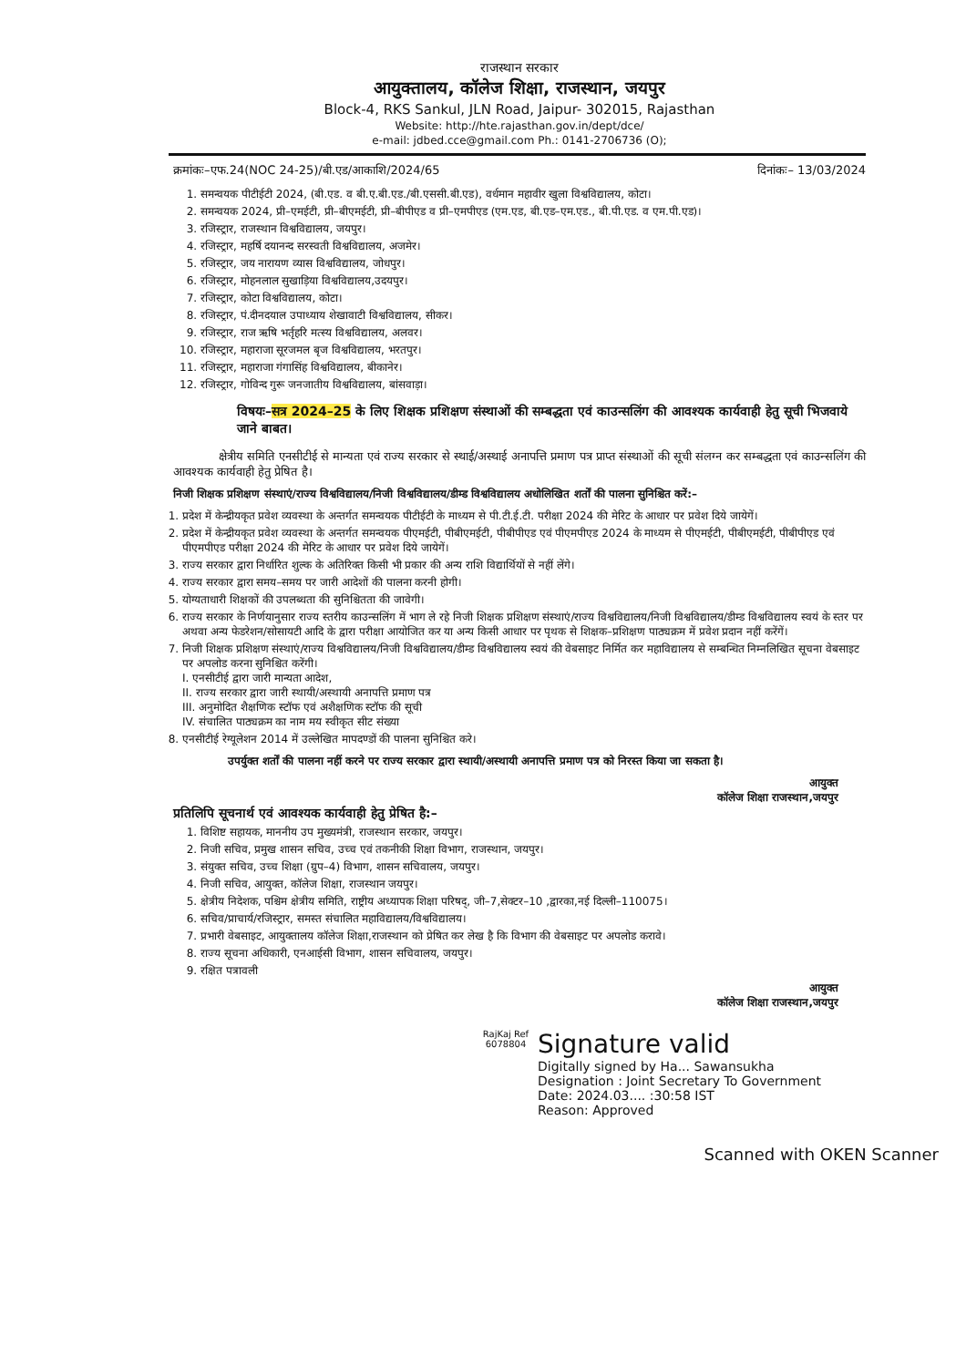राजस्थान सरकार
आयुक्तालय, कॉलेज शिक्षा, राजस्थान, जयपुर
Block-4, RKS Sankul, JLN Road, Jaipur- 302015, Rajasthan
Website: http://hte.rajasthan.gov.in/dept/dce/
e-mail: jdbed.cce@gmail.com Ph.: 0141-2706736 (O);
क्रमांकः–एफ.24(NOC 24-25)/बी.एड/आकाशि/2024/65 दिनांकः– 13/03/2024
1. समन्वयक पीटीईटी 2024, (बी.एड. व बी.ए.बी.एड./बी.एससी.बी.एड), वर्धमान महावीर खुला विश्वविद्यालय, कोटा।
2. समन्वयक 2024, प्री–एमईटी, प्री–बीएमईटी, प्री–बीपीएड व प्री–एमपीएड (एम.एड, बी.एड–एम.एड., बी.पी.एड. व एम.पी.एड)।
3. रजिस्ट्रार, राजस्थान विश्वविद्यालय, जयपुर।
4. रजिस्ट्रार, महर्षि दयानन्द सरस्वती विश्वविद्यालय, अजमेर।
5. रजिस्ट्रार, जय नारायण व्यास विश्वविद्यालय, जोधपुर।
6. रजिस्ट्रार, मोहनलाल सुखाड़िया विश्वविद्यालय,उदयपुर।
7. रजिस्ट्रार, कोटा विश्वविद्यालय, कोटा।
8. रजिस्ट्रार, पं.दीनदयाल उपाध्याय शेखावाटी विश्वविद्यालय, सीकर।
9. रजिस्ट्रार, राज ऋषि भर्तृहरि मत्स्य विश्वविद्यालय, अलवर।
10. रजिस्ट्रार, महाराजा सूरजमल बृज विश्वविद्यालय, भरतपुर।
11. रजिस्ट्रार, महाराजा गंगासिंह विश्वविद्यालय, बीकानेर।
12. रजिस्ट्रार, गोविन्द गुरू जनजातीय विश्वविद्यालय, बांसवाड़ा।
विषयः–सत्र 2024–25 के लिए शिक्षक प्रशिक्षण संस्थाओं की सम्बद्धता एवं काउन्सलिंग की आवश्यक कार्यवाही हेतु सूची भिजवाये जाने बाबत।
क्षेत्रीय समिति एनसीटीई से मान्यता एवं राज्य सरकार से स्थाई/अस्थाई अनापत्ति प्रमाण पत्र प्राप्त संस्थाओं की सूची संलग्न कर सम्बद्धता एवं काउन्सलिंग की आवश्यक कार्यवाही हेतु प्रेषित है।
निजी शिक्षक प्रशिक्षण संस्थाएं/राज्य विश्वविद्यालय/निजी विश्वविद्यालय/डीम्ड विश्वविद्यालय अधोलिखित शर्तों की पालना सुनिश्चित करें:–
1. प्रदेश में केन्द्रीयकृत प्रवेश व्यवस्था के अन्तर्गत समन्वयक पीटीईटी के माध्यम से पी.टी.ई.टी. परीक्षा 2024 की मेरिट के आधार पर प्रवेश दिये जायेगें।
2. प्रदेश में केन्द्रीयकृत प्रवेश व्यवस्था के अन्तर्गत समन्वयक पीएमईटी, पीबीएमईटी, पीबीपीएड एवं पीएमपीएड 2024 के माध्यम से पीएमईटी, पीबीएमईटी, पीबीपीएड एवं पीएमपीएड परीक्षा 2024 की मेरिट के आधार पर प्रवेश दिये जायेगें।
3. राज्य सरकार द्वारा निर्धारित शुल्क के अतिरिक्त किसी भी प्रकार की अन्य राशि विद्यार्थियों से नहीं लेंगे।
4. राज्य सरकार द्वारा समय–समय पर जारी आदेशों की पालना करनी होगी।
5. योग्यताधारी शिक्षकों की उपलब्धता की सुनिश्चितता की जावेगी।
6. राज्य सरकार के निर्णयानुसार राज्य स्तरीय काउन्सलिंग में भाग ले रहे निजी शिक्षक प्रशिक्षण संस्थाएं/राज्य विश्वविद्यालय/निजी विश्वविद्यालय/डीम्ड विश्वविद्यालय स्वयं के स्तर पर अथवा अन्य फेडरेशन/सोसायटी आदि के द्वारा परीक्षा आयोजित कर या अन्य किसी आधार पर पृथक से शिक्षक–प्रशिक्षण पाठ्यक्रम में प्रवेश प्रदान नहीं करेंगें।
7. निजी शिक्षक प्रशिक्षण संस्थाएं/राज्य विश्वविद्यालय/निजी विश्वविद्यालय/डीम्ड विश्वविद्यालय स्वयं की वेबसाइट निर्मित कर महाविद्यालय से सम्बन्धित निम्नलिखित सूचना वेबसाइट पर अपलोड करना सुनिश्चित करेंगी।
I. एनसीटीई द्वारा जारी मान्यता आदेश,
II. राज्य सरकार द्वारा जारी स्थायी/अस्थायी अनापत्ति प्रमाण पत्र
III. अनुमोदित शैक्षणिक स्टॉफ एवं अशैक्षणिक स्टॉफ की सूची
IV. संचालित पाठ्यक्रम का नाम मय स्वीकृत सीट संख्या
8. एनसीटीई रेग्यूलेशन 2014 में उल्लेखित मापदण्डों की पालना सुनिश्चित करे।
उपर्युक्त शर्तों की पालना नहीं करने पर राज्य सरकार द्वारा स्थायी/अस्थायी अनापत्ति प्रमाण पत्र को निरस्त किया जा सकता है।
आयुक्त
कॉलेज शिक्षा राजस्थान,जयपुर
प्रतिलिपि सूचनार्थ एवं आवश्यक कार्यवाही हेतु प्रेषित है:–
1. विशिष्ट सहायक, माननीय उप मुख्यमंत्री, राजस्थान सरकार, जयपुर।
2. निजी सचिव, प्रमुख शासन सचिव, उच्च एवं तकनीकी शिक्षा विभाग, राजस्थान, जयपुर।
3. संयुक्त सचिव, उच्च शिक्षा (ग्रुप–4) विभाग, शासन सचिवालय, जयपुर।
4. निजी सचिव, आयुक्त, कॉलेज शिक्षा, राजस्थान जयपुर।
5. क्षेत्रीय निदेशक, पश्चिम क्षेत्रीय समिति, राष्ट्रीय अध्यापक शिक्षा परिषद्, जी–7,सेक्टर–10 ,द्वारका,नई दिल्ली–110075।
6. सचिव/प्राचार्य/रजिस्ट्रार, समस्त संचालित महाविद्यालय/विश्वविद्यालय।
7. प्रभारी वेबसाइट, आयुक्तालय कॉलेज शिक्षा,राजस्थान को प्रेषित कर लेख है कि विभाग की वेबसाइट पर अपलोड करावे।
8. राज्य सूचना अधिकारी, एनआईसी विभाग, शासन सचिवालय, जयपुर।
9. रक्षित पत्रावली
आयुक्त
कॉलेज शिक्षा राजस्थान,जयपुर
RajKaj Ref
6078804
Signature valid
Digitally signed by Ha... Sawansukha
Designation : Joint Secretary To Government
Date: 2024.03.... :30:58 IST
Reason: Approved
Scanned with OKEN Scanner